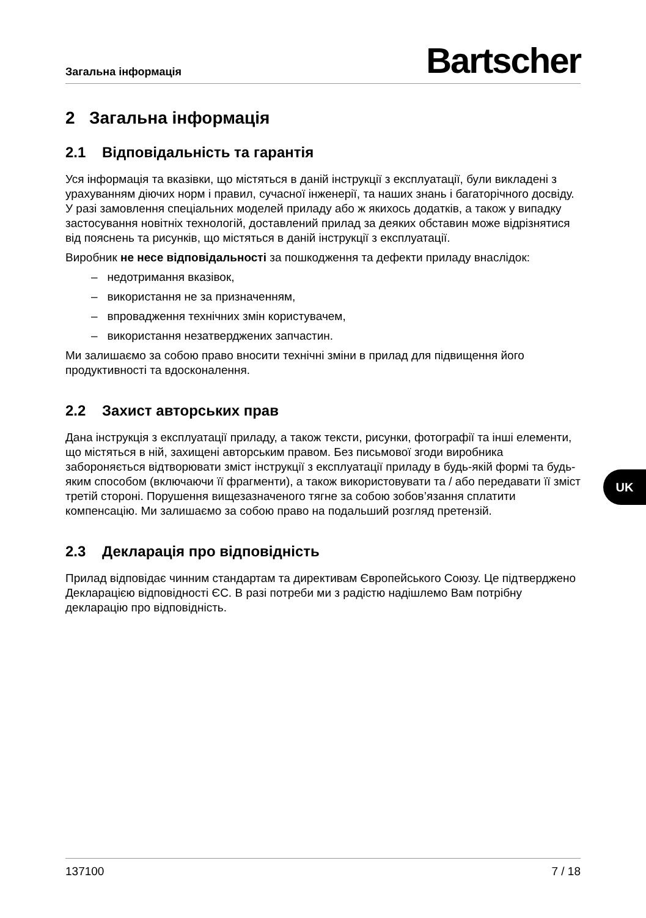Загальна інформація Bartscher
2 Загальна інформація
2.1 Відповідальність та гарантія
Уся інформація та вказівки, що містяться в даній інструкції з експлуатації, були викладені з урахуванням діючих норм і правил, сучасної інженерії, та наших знань і багаторічного досвіду. У разі замовлення спеціальних моделей приладу або ж якихось додатків, а також у випадку застосування новітніх технологій, доставлений прилад за деяких обставин може відрізнятися від пояснень та рисунків, що містяться в даній інструкції з експлуатації.
Виробник не несе відповідальності за пошкодження та дефекти приладу внаслідок:
– недотримання вказівок,
– використання не за призначенням,
– впровадження технічних змін користувачем,
– використання незатверджених запчастин.
Ми залишаємо за собою право вносити технічні зміни в прилад для підвищення його продуктивності та вдосконалення.
2.2 Захист авторських прав
Дана інструкція з експлуатації приладу, а також тексти, рисунки, фотографії та інші елементи, що містяться в ній, захищені авторським правом. Без письмової згоди виробника забороняється відтворювати зміст інструкції з експлуатації приладу в будь-якій формі та будь-яким способом (включаючи її фрагменти), а також використовувати та / або передавати її зміст третій стороні. Порушення вищезазначеного тягне за собою зобов’язання сплатити компенсацію. Ми залишаємо за собою право на подальший розгляд претензій.
2.3 Декларація про відповідність
Прилад відповідає чинним стандартам та директивам Європейського Союзу. Це підтверджено Декларацією відповідності ЄС. В разі потреби ми з радістю надішлемо Вам потрібну декларацію про відповідність.
UK
137100 7 / 18